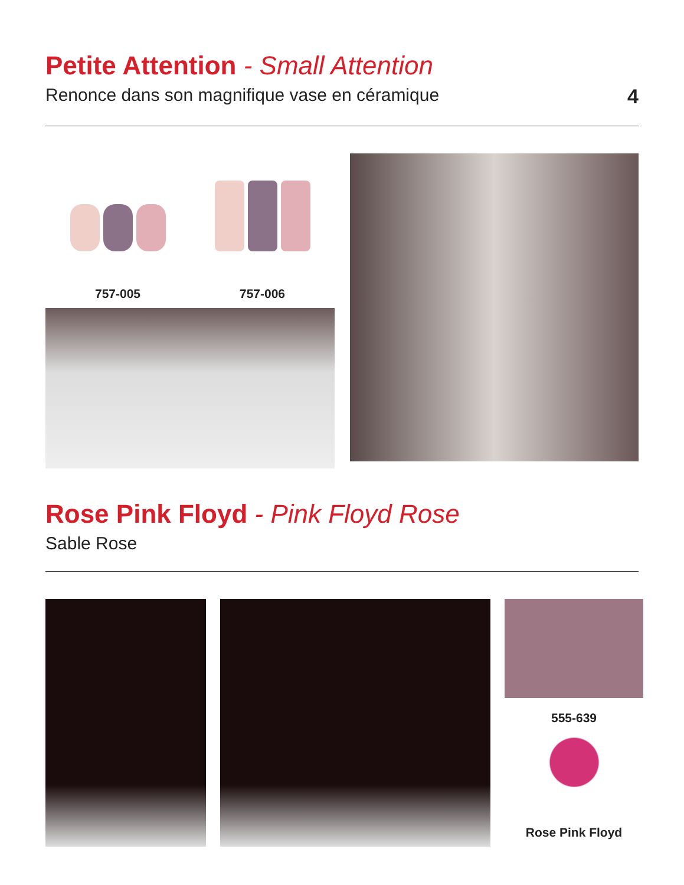Petite Attention - Small Attention
Renonce dans son magnifique vase en céramique 4
757-005 757-006
Rose Pink Floyd - Pink Floyd Rose
Sable Rose
555-639
Rose Pink Floyd